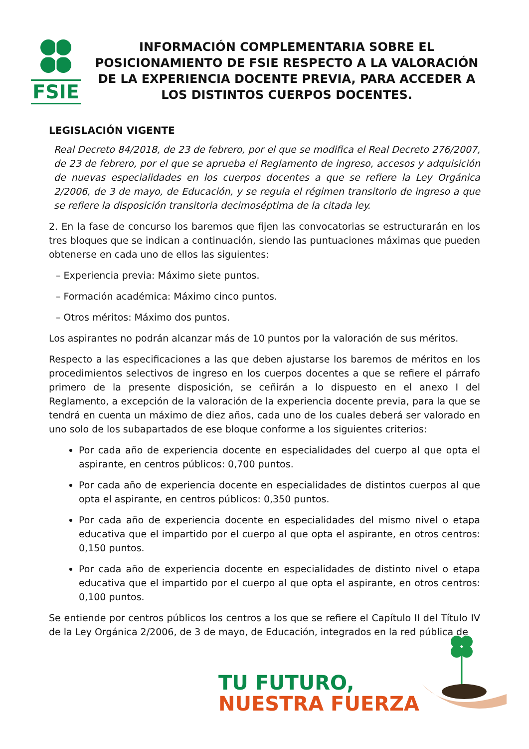FSIE
INFORMACIÓN COMPLEMENTARIA SOBRE EL POSICIONAMIENTO DE FSIE RESPECTO A LA VALORACIÓN DE LA EXPERIENCIA DOCENTE PREVIA, PARA ACCEDER A LOS DISTINTOS CUERPOS DOCENTES.
LEGISLACIÓN VIGENTE
Real Decreto 84/2018, de 23 de febrero, por el que se modifica el Real Decreto 276/2007, de 23 de febrero, por el que se aprueba el Reglamento de ingreso, accesos y adquisición de nuevas especialidades en los cuerpos docentes a que se refiere la Ley Orgánica 2/2006, de 3 de mayo, de Educación, y se regula el régimen transitorio de ingreso a que se refiere la disposición transitoria decimoséptima de la citada ley.
2. En la fase de concurso los baremos que fijen las convocatorias se estructurarán en los tres bloques que se indican a continuación, siendo las puntuaciones máximas que pueden obtenerse en cada uno de ellos las siguientes:
– Experiencia previa: Máximo siete puntos.
– Formación académica: Máximo cinco puntos.
– Otros méritos: Máximo dos puntos.
Los aspirantes no podrán alcanzar más de 10 puntos por la valoración de sus méritos.
Respecto a las especificaciones a las que deben ajustarse los baremos de méritos en los procedimientos selectivos de ingreso en los cuerpos docentes a que se refiere el párrafo primero de la presente disposición, se ceñirán a lo dispuesto en el anexo I del Reglamento, a excepción de la valoración de la experiencia docente previa, para la que se tendrá en cuenta un máximo de diez años, cada uno de los cuales deberá ser valorado en uno solo de los subapartados de ese bloque conforme a los siguientes criterios:
Por cada año de experiencia docente en especialidades del cuerpo al que opta el aspirante, en centros públicos: 0,700 puntos.
Por cada año de experiencia docente en especialidades de distintos cuerpos al que opta el aspirante, en centros públicos: 0,350 puntos.
Por cada año de experiencia docente en especialidades del mismo nivel o etapa educativa que el impartido por el cuerpo al que opta el aspirante, en otros centros: 0,150 puntos.
Por cada año de experiencia docente en especialidades de distinto nivel o etapa educativa que el impartido por el cuerpo al que opta el aspirante, en otros centros: 0,100 puntos.
Se entiende por centros públicos los centros a los que se refiere el Capítulo II del Título IV de la Ley Orgánica 2/2006, de 3 de mayo, de Educación, integrados en la red pública de
TU FUTURO,
NUESTRA FUERZA